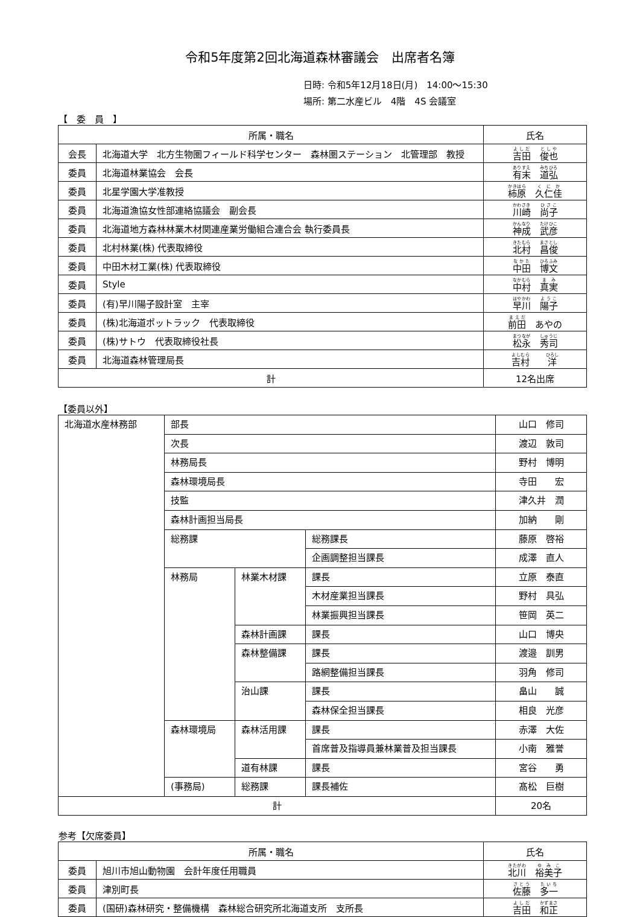令和5年度第2回北海道森林審議会　出席者名簿
日時: 令和5年12月18日(月)　14:00～15:30
場所: 第二水産ビル　4階　4S 会議室
【　委　員　】
| 所属・職名 | | 氏名 |
| --- | --- | --- |
| 会長 | 北海道大学 北方生物圏フィールド科学センター 森林圏ステーション 北管理部 教授 | 吉田 俊也 |
| 委員 | 北海道林業協会 会長 | 有末 道弘 |
| 委員 | 北星学園大学准教授 | 柿原 久仁佳 |
| 委員 | 北海道漁協女性部連絡協議会 副会長 | 川崎 尚子 |
| 委員 | 北海道地方森林林業木材関連産業労働組合連合会 執行委員長 | 神成 武彦 |
| 委員 | 北村林業(株) 代表取締役 | 北村 昌俊 |
| 委員 | 中田木材工業(株) 代表取締役 | 中田 博文 |
| 委員 | Style | 中村 真実 |
| 委員 | (有)早川陽子設計室 主宰 | 早川 陽子 |
| 委員 | (株)北海道ポットラック 代表取締役 | 前田 あやの |
| 委員 | (株)サトウ 代表取締役社長 | 松永 秀司 |
| 委員 | 北海道森林管理局長 | 吉村 洋 |
| 計 | | 12名出席 |
【委員以外】
| 北海道水産林務部 | 部長 | | | 山口 修司 |
| | 次長 | | | 渡辺 敦司 |
| | 林務局長 | | | 野村 博明 |
| | 森林環境局長 | | | 寺田 宏 |
| | 技監 | | | 津久井 潤 |
| | 森林計画担当局長 | | | 加納 剛 |
| | 総務課 | | 総務課長 | 藤原 啓裕 |
| | | | 企画調整担当課長 | 成澤 直人 |
| | 林務局 | 林業木材課 | 課長 | 立原 泰直 |
| | | | 木材産業担当課長 | 野村 具弘 |
| | | | 林業振興担当課長 | 笹岡 英二 |
| | | 森林計画課 | 課長 | 山口 博央 |
| | | 森林整備課 | 課長 | 渡邉 訓男 |
| | | | 路網整備担当課長 | 羽角 修司 |
| | | 治山課 | 課長 | 畠山 誠 |
| | | | 森林保全担当課長 | 相良 光彦 |
| | 森林環境局 | 森林活用課 | 課長 | 赤澤 大佐 |
| | | | 首席普及指導員兼林業普及担当課長 | 小南 雅誉 |
| | | 道有林課 | 課長 | 宮谷 勇 |
| | (事務局) | 総務課 | 課長補佐 | 髙松 巨樹 |
| 計 | | | | 20名 |
参考【欠席委員】
| 所属・職名 | | 氏名 |
| --- | --- | --- |
| 委員 | 旭川市旭山動物園 会計年度任用職員 | 北川 裕美子 |
| 委員 | 津別町長 | 佐藤 多一 |
| 委員 | (国研)森林研究・整備機構 森林総合研究所北海道支所 支所長 | 吉田 和正 |